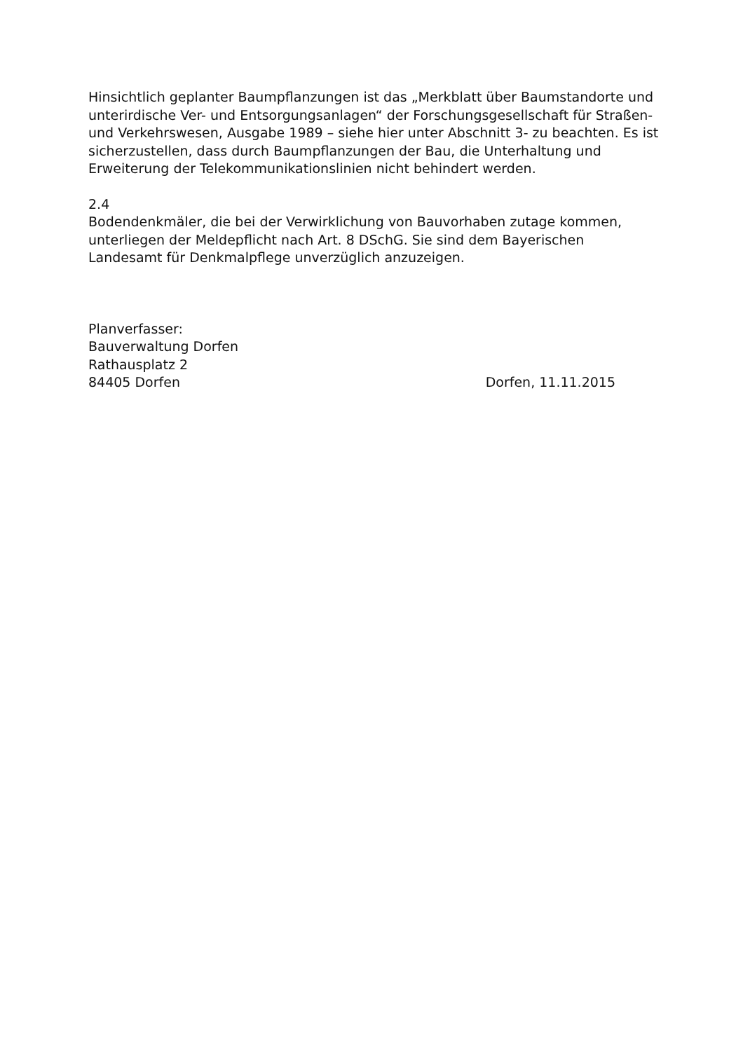Hinsichtlich geplanter Baumpflanzungen ist das „Merkblatt über Baumstandorte und unterirdische Ver- und Entsorgungsanlagen“ der Forschungsgesellschaft für Straßen- und Verkehrswesen, Ausgabe 1989 – siehe hier unter Abschnitt 3- zu beachten. Es ist sicherzustellen, dass durch Baumpflanzungen der Bau, die Unterhaltung und Erweiterung der Telekommunikationslinien nicht behindert werden.
2.4
Bodendenkmäler, die bei der Verwirklichung von Bauvorhaben zutage kommen, unterliegen der Meldepflicht nach Art. 8 DSchG. Sie sind dem Bayerischen Landesamt für Denkmalpflege unverzüglich anzuzeigen.
Planverfasser:
Bauverwaltung Dorfen
Rathausplatz 2
84405 Dorfen Dorfen, 11.11.2015